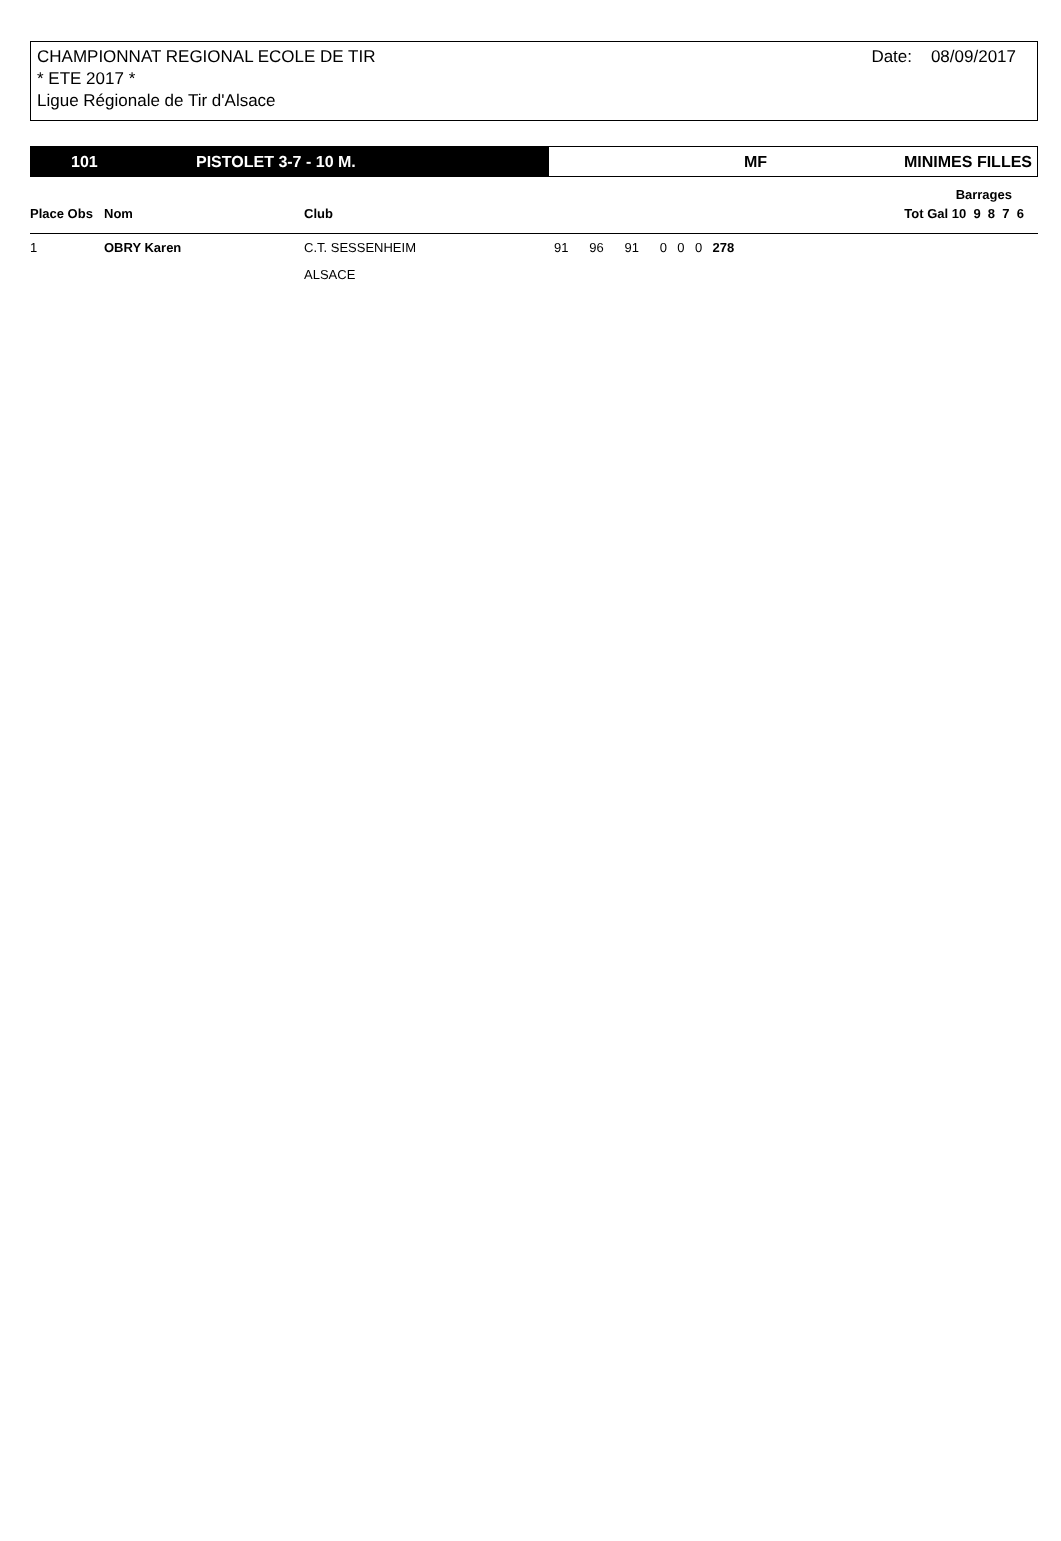Date: 08/09/2017 CHAMPIONNAT REGIONAL ECOLE DE TIR
* ETE 2017 *
Ligue Régionale de Tir d'Alsace
101 PISTOLET 3-7 - 10 M. MF MINIMES FILLES
| | | | | | | | | | | Barrages | |
| --- | --- | --- | --- | --- | --- | --- | --- | --- | --- | --- | --- |
| Place Obs | Nom | Club | | | | | | | Tot Gal 10 9 8 7 6 | | |
| 1 | OBRY Karen | C.T. SESSENHEIM | 91 | 96 | 91 | 0 | 0 | 0 | 278 | | |
| | | ALSACE | | | | | | | | | |